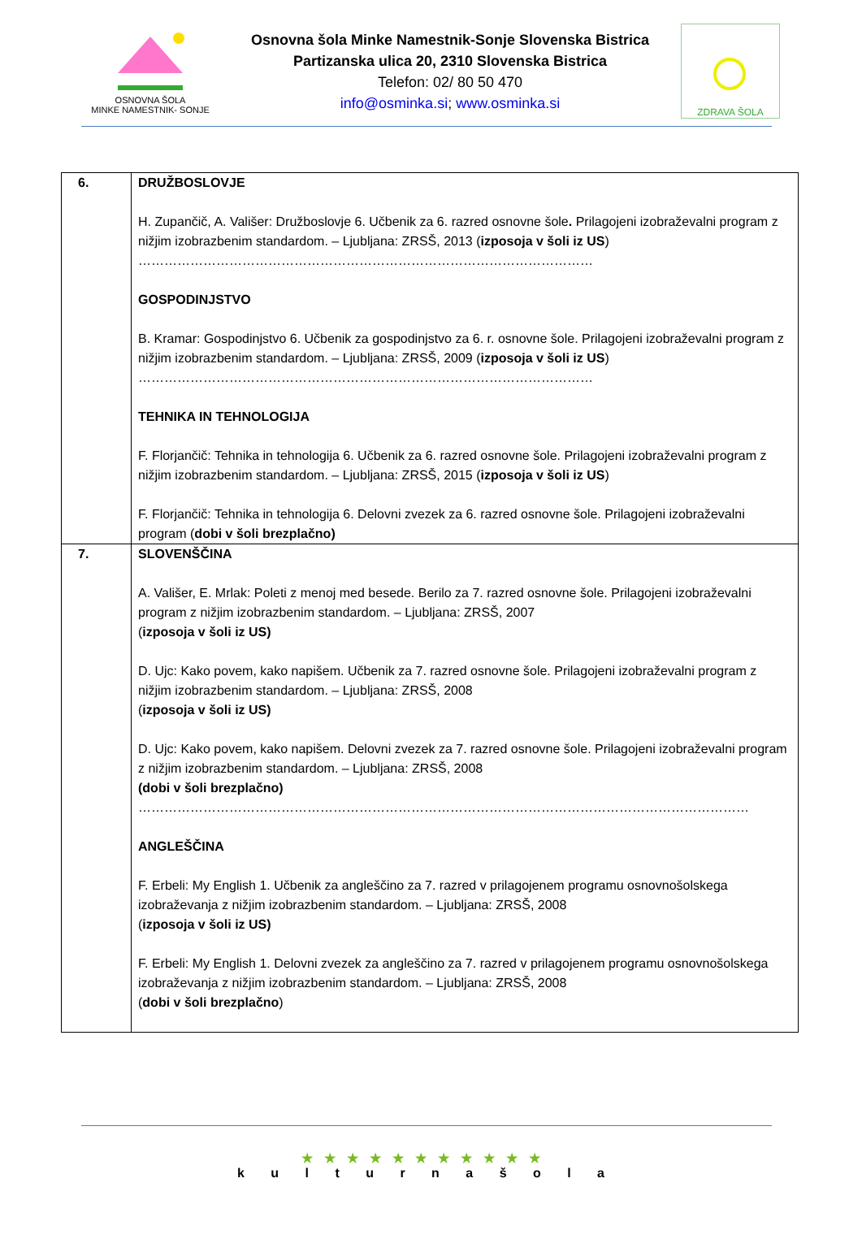OSNOVNA ŠOLA
MINKE NAMESTNIK- SONJE
Osnovna šola Minke Namestnik-Sonje Slovenska Bistrica
Partizanska ulica 20, 2310 Slovenska Bistrica
Telefon: 02/ 80 50 470
info@osminka.si; www.osminka.si
ZDRAVA ŠOLA
| 6. | DRUŽBOSLOVJE H. Zupančič, A. Vališer: Družboslovje 6. Učbenik za 6. razred osnovne šole . Prilagojeni izobraževalni program z nižjim izobrazbenim standardom. – Ljubljana: ZRSŠ, 2013 ( izposoja v šoli iz US ) …………………………………………………………………………………………… GOSPODINJSTVO B. Kramar: Gospodinjstvo 6. Učbenik za gospodinjstvo za 6. r. osnovne šole. Prilagojeni izobraževalni program z nižjim izobrazbenim standardom. – Ljubljana: ZRSŠ, 2009 ( izposoja v šoli iz US ) …………………………………………………………………………………………… TEHNIKA IN TEHNOLOGIJA F. Florjančič: Tehnika in tehnologija 6. Učbenik za 6. razred osnovne šole. Prilagojeni izobraževalni program z nižjim izobrazbenim standardom. – Ljubljana: ZRSŠ, 2015 ( izposoja v šoli iz US ) F. Florjančič: Tehnika in tehnologija 6. Delovni zvezek za 6. razred osnovne šole. Prilagojeni izobraževalni program ( dobi v šoli brezplačno) |
| 7. | SLOVENŠČINA A. Vališer, E. Mrlak: Poleti z menoj med besede. Berilo za 7. razred osnovne šole. Prilagojeni izobraževalni program z nižjim izobrazbenim standardom. – Ljubljana: ZRSŠ, 2007 ( izposoja v šoli iz US) D. Ujc: Kako povem, kako napišem. Učbenik za 7. razred osnovne šole. Prilagojeni izobraževalni program z nižjim izobrazbenim standardom. – Ljubljana: ZRSŠ, 2008 ( izposoja v šoli iz US) D. Ujc: Kako povem, kako napišem. Delovni zvezek za 7. razred osnovne šole. Prilagojeni izobraževalni program z nižjim izobrazbenim standardom. – Ljubljana: ZRSŠ, 2008 (dobi v šoli brezplačno) …………………………………………………………………………………………………………………………… ANGLEŠČINA F. Erbeli: My English 1. Učbenik za angleščino za 7. razred v prilagojenem programu osnovnošolskega izobraževanja z nižjim izobrazbenim standardom. – Ljubljana: ZRSŠ, 2008 ( izposoja v šoli iz US) F. Erbeli: My English 1. Delovni zvezek za angleščino za 7. razred v prilagojenem programu osnovnošolskega izobraževanja z nižjim izobrazbenim standardom. – Ljubljana: ZRSŠ, 2008 ( dobi v šoli brezplačno ) |
★★★★★★★★★★★
k u l t u r n a š o l a